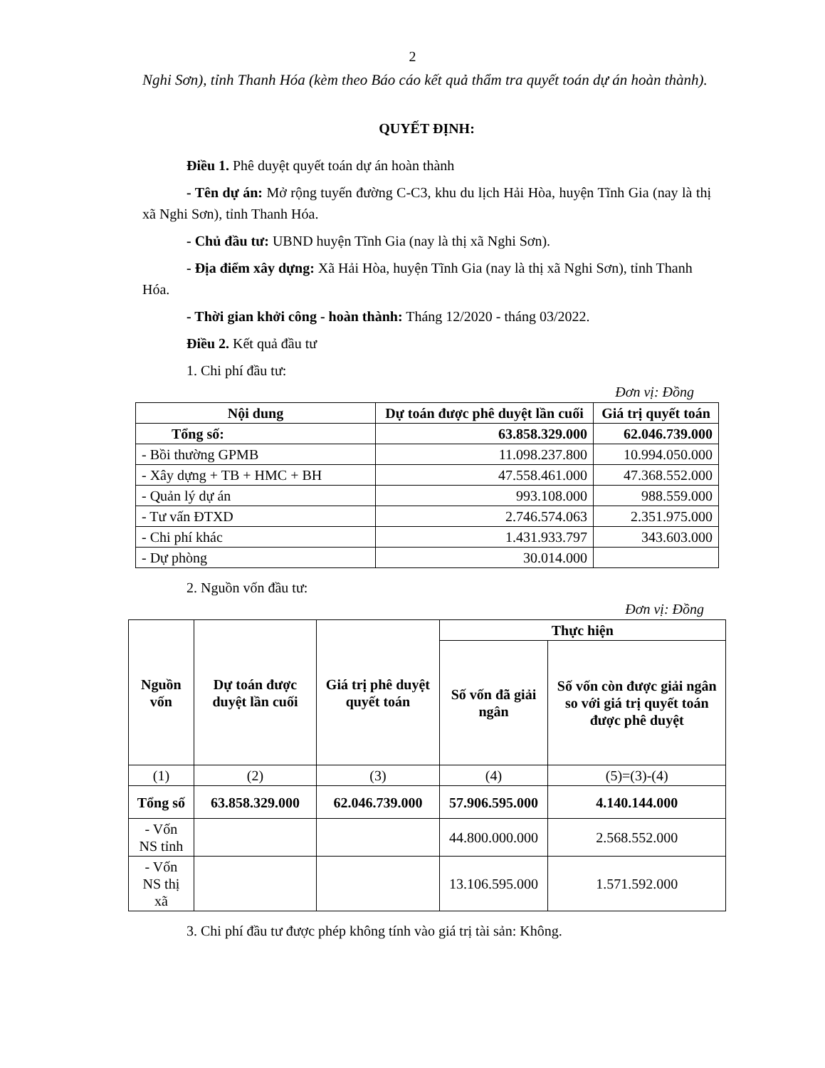2
Nghi Sơn), tỉnh Thanh Hóa (kèm theo Báo cáo kết quả thẩm tra quyết toán dự án hoàn thành).
QUYẾT ĐỊNH:
Điều 1. Phê duyệt quyết toán dự án hoàn thành
- Tên dự án: Mở rộng tuyến đường C-C3, khu du lịch Hải Hòa, huyện Tĩnh Gia (nay là thị xã Nghi Sơn), tỉnh Thanh Hóa.
- Chủ đầu tư: UBND huyện Tĩnh Gia (nay là thị xã Nghi Sơn).
- Địa điểm xây dựng: Xã Hải Hòa, huyện Tĩnh Gia (nay là thị xã Nghi Sơn), tỉnh Thanh Hóa.
- Thời gian khởi công - hoàn thành: Tháng 12/2020 - tháng 03/2022.
Điều 2. Kết quả đầu tư
1. Chi phí đầu tư:
Đơn vị: Đồng
| Nội dung | Dự toán được phê duyệt lần cuối | Giá trị quyết toán |
| --- | --- | --- |
| Tổng số: | 63.858.329.000 | 62.046.739.000 |
| - Bồi thường GPMB | 11.098.237.800 | 10.994.050.000 |
| - Xây dựng + TB + HMC + BH | 47.558.461.000 | 47.368.552.000 |
| - Quản lý dự án | 993.108.000 | 988.559.000 |
| - Tư vấn ĐTXD | 2.746.574.063 | 2.351.975.000 |
| - Chi phí khác | 1.431.933.797 | 343.603.000 |
| - Dự phòng | 30.014.000 | |
2. Nguồn vốn đầu tư:
Đơn vị: Đồng
| Nguồn vốn | Dự toán được duyệt lần cuối | Giá trị phê duyệt quyết toán | Thực hiện | |
| --- | --- | --- | --- | --- |
| | | | Số vốn đã giải ngân | Số vốn còn được giải ngân so với giá trị quyết toán được phê duyệt |
| (1) | (2) | (3) | (4) | (5)=(3)-(4) |
| Tổng số | 63.858.329.000 | 62.046.739.000 | 57.906.595.000 | 4.140.144.000 |
| - Vốn NS tỉnh | | | 44.800.000.000 | 2.568.552.000 |
| - Vốn NS thị xã | | | 13.106.595.000 | 1.571.592.000 |
3. Chi phí đầu tư được phép không tính vào giá trị tài sản: Không.